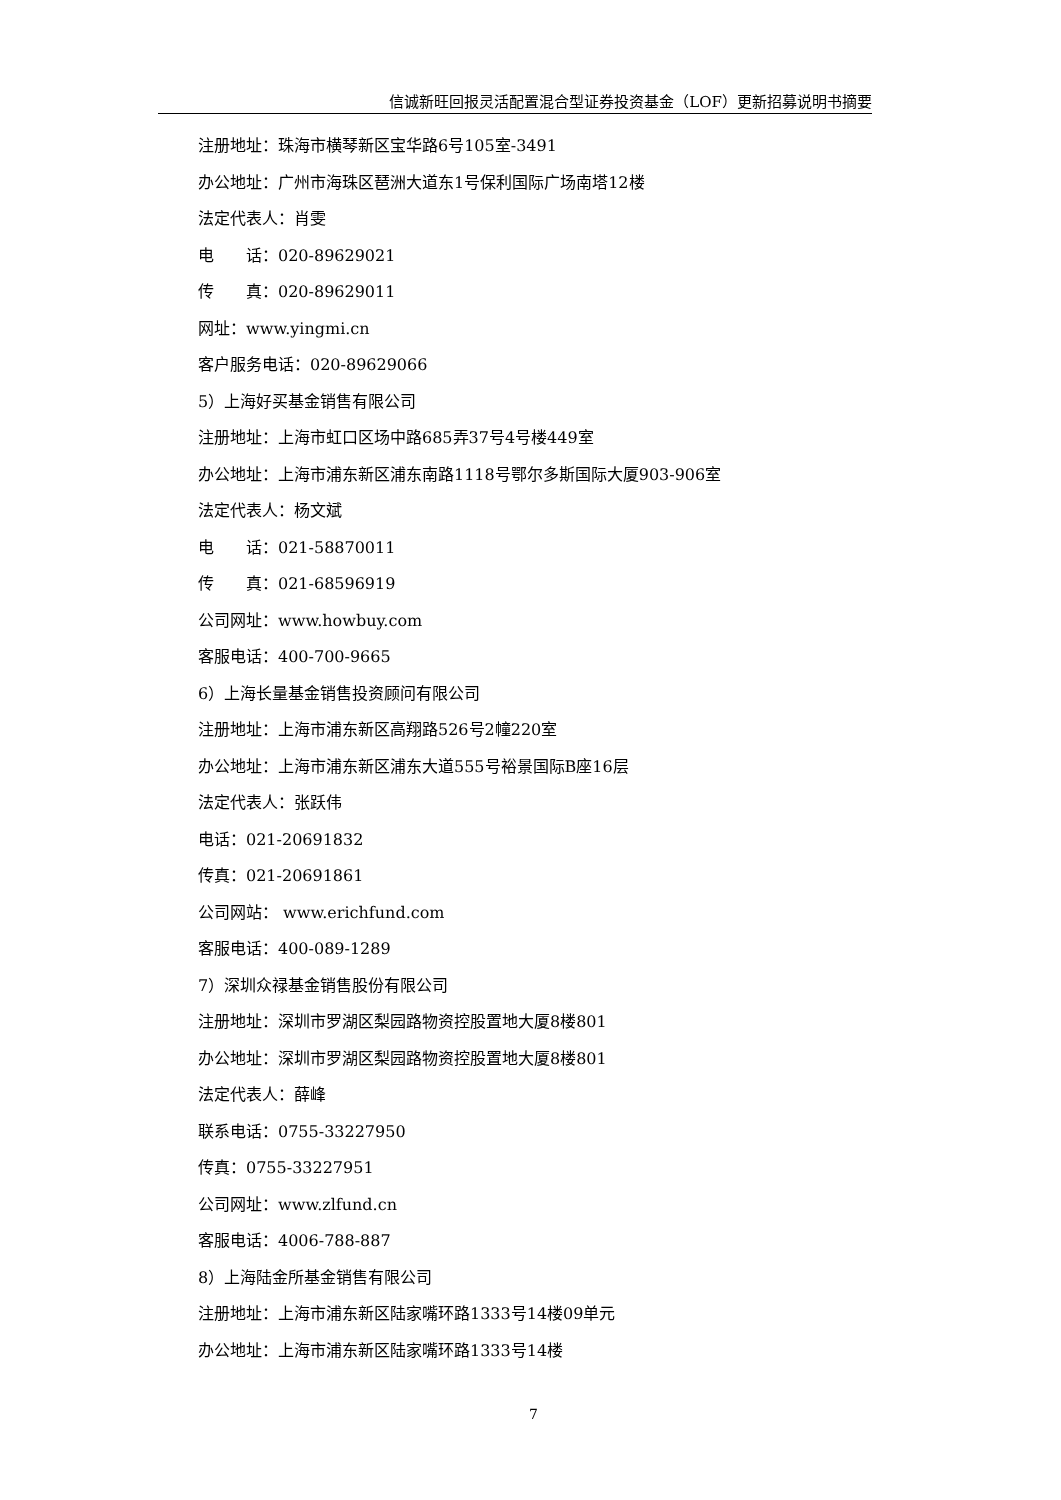信诚新旺回报灵活配置混合型证券投资基金（LOF）更新招募说明书摘要
注册地址：珠海市横琴新区宝华路6号105室-3491
办公地址：广州市海珠区琶洲大道东1号保利国际广场南塔12楼
法定代表人：肖雯
电　　话：020-89629021
传　　真：020-89629011
网址：www.yingmi.cn
客户服务电话：020-89629066
5）上海好买基金销售有限公司
注册地址：上海市虹口区场中路685弄37号4号楼449室
办公地址：上海市浦东新区浦东南路1118号鄂尔多斯国际大厦903-906室
法定代表人：杨文斌
电　　话：021-58870011
传　　真：021-68596919
公司网址：www.howbuy.com
客服电话：400-700-9665
6）上海长量基金销售投资顾问有限公司
注册地址：上海市浦东新区高翔路526号2幢220室
办公地址：上海市浦东新区浦东大道555号裕景国际B座16层
法定代表人：张跃伟
电话：021-20691832
传真：021-20691861
公司网站： www.erichfund.com
客服电话：400-089-1289
7）深圳众禄基金销售股份有限公司
注册地址：深圳市罗湖区梨园路物资控股置地大厦8楼801
办公地址：深圳市罗湖区梨园路物资控股置地大厦8楼801
法定代表人：薛峰
联系电话：0755-33227950
传真：0755-33227951
公司网址：www.zlfund.cn
客服电话：4006-788-887
8）上海陆金所基金销售有限公司
注册地址：上海市浦东新区陆家嘴环路1333号14楼09单元
办公地址：上海市浦东新区陆家嘴环路1333号14楼
7